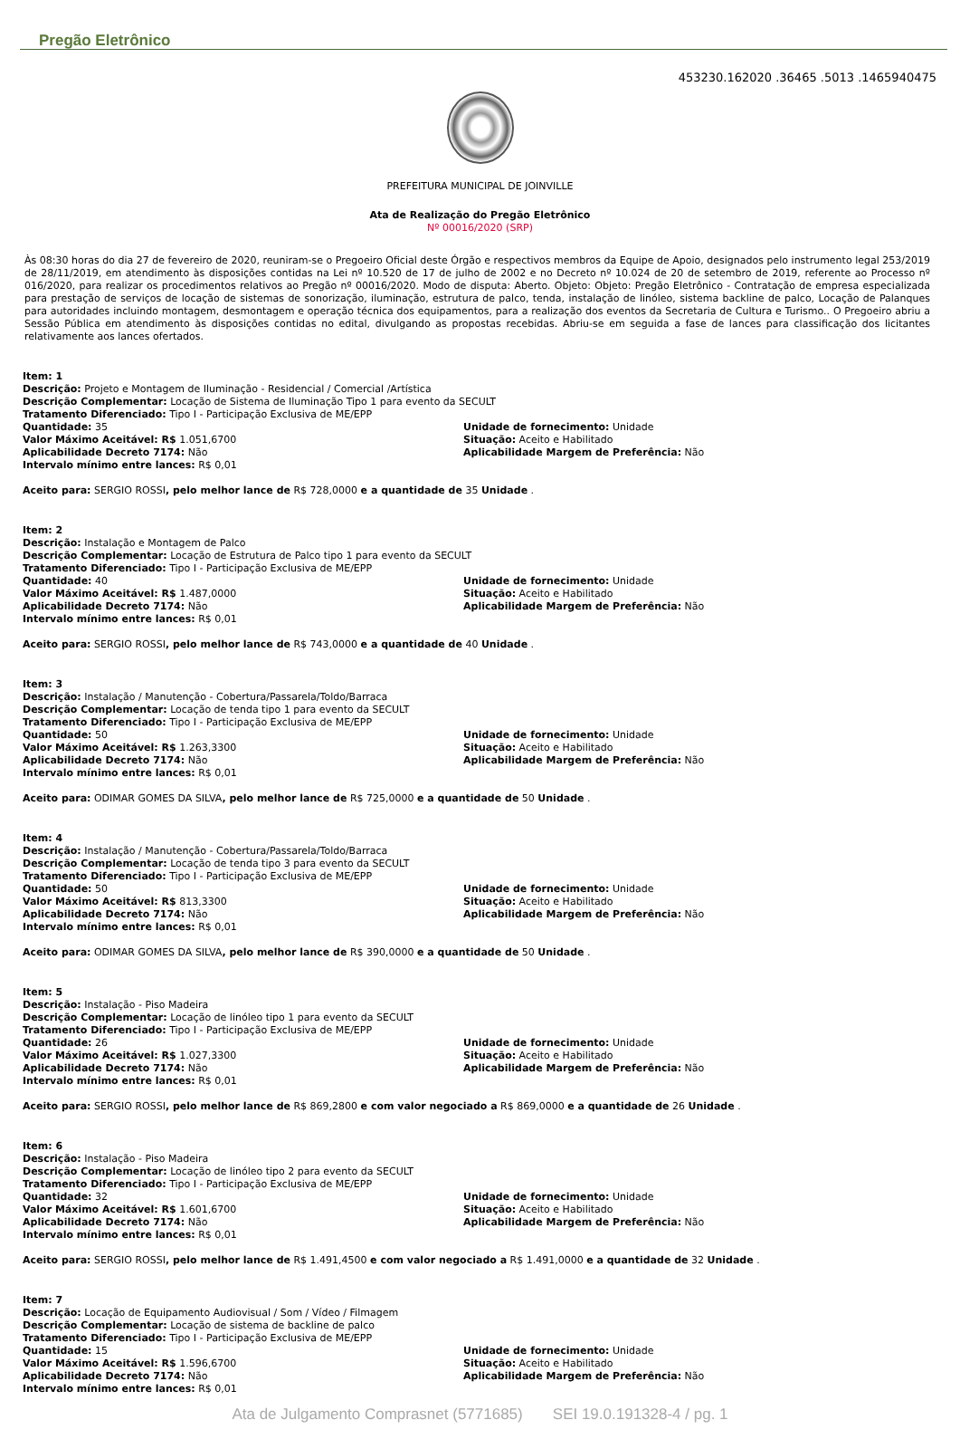Pregão Eletrônico
453230.162020 .36465 .5013 .1465940475
PREFEITURA MUNICIPAL DE JOINVILLE
Ata de Realização do Pregão Eletrônico
Nº 00016/2020 (SRP)
Às 08:30 horas do dia 27 de fevereiro de 2020, reuniram-se o Pregoeiro Oficial deste Órgão e respectivos membros da Equipe de Apoio, designados pelo instrumento legal 253/2019 de 28/11/2019, em atendimento às disposições contidas na Lei nº 10.520 de 17 de julho de 2002 e no Decreto nº 10.024 de 20 de setembro de 2019, referente ao Processo nº 016/2020, para realizar os procedimentos relativos ao Pregão nº 00016/2020. Modo de disputa: Aberto. Objeto: Objeto: Pregão Eletrônico - Contratação de empresa especializada para prestação de serviços de locação de sistemas de sonorização, iluminação, estrutura de palco, tenda, instalação de linóleo, sistema backline de palco, Locação de Palanques para autoridades incluindo montagem, desmontagem e operação técnica dos equipamentos, para a realização dos eventos da Secretaria de Cultura e Turismo.. O Pregoeiro abriu a Sessão Pública em atendimento às disposições contidas no edital, divulgando as propostas recebidas. Abriu-se em seguida a fase de lances para classificação dos licitantes relativamente aos lances ofertados.
Item: 1
Descrição: Projeto e Montagem de Iluminação - Residencial / Comercial /Artística
Descrição Complementar: Locação de Sistema de Iluminação Tipo 1 para evento da SECULT
Tratamento Diferenciado: Tipo I - Participação Exclusiva de ME/EPP
Quantidade: 35
Valor Máximo Aceitável: R$ 1.051,6700
Aplicabilidade Decreto 7174: Não
Intervalo mínimo entre lances: R$ 0,01
Unidade de fornecimento: Unidade
Situação: Aceito e Habilitado
Aplicabilidade Margem de Preferência: Não
Aceito para: SERGIO ROSSI, pelo melhor lance de R$ 728,0000 e a quantidade de 35 Unidade .
Item: 2
Descrição: Instalação e Montagem de Palco
Descrição Complementar: Locação de Estrutura de Palco tipo 1 para evento da SECULT
Tratamento Diferenciado: Tipo I - Participação Exclusiva de ME/EPP
Quantidade: 40
Valor Máximo Aceitável: R$ 1.487,0000
Aplicabilidade Decreto 7174: Não
Intervalo mínimo entre lances: R$ 0,01
Unidade de fornecimento: Unidade
Situação: Aceito e Habilitado
Aplicabilidade Margem de Preferência: Não
Aceito para: SERGIO ROSSI, pelo melhor lance de R$ 743,0000 e a quantidade de 40 Unidade .
Item: 3
Descrição: Instalação / Manutenção - Cobertura/Passarela/Toldo/Barraca
Descrição Complementar: Locação de tenda tipo 1 para evento da SECULT
Tratamento Diferenciado: Tipo I - Participação Exclusiva de ME/EPP
Quantidade: 50
Valor Máximo Aceitável: R$ 1.263,3300
Aplicabilidade Decreto 7174: Não
Intervalo mínimo entre lances: R$ 0,01
Unidade de fornecimento: Unidade
Situação: Aceito e Habilitado
Aplicabilidade Margem de Preferência: Não
Aceito para: ODIMAR GOMES DA SILVA, pelo melhor lance de R$ 725,0000 e a quantidade de 50 Unidade .
Item: 4
Descrição: Instalação / Manutenção - Cobertura/Passarela/Toldo/Barraca
Descrição Complementar: Locação de tenda tipo 3 para evento da SECULT
Tratamento Diferenciado: Tipo I - Participação Exclusiva de ME/EPP
Quantidade: 50
Valor Máximo Aceitável: R$ 813,3300
Aplicabilidade Decreto 7174: Não
Intervalo mínimo entre lances: R$ 0,01
Unidade de fornecimento: Unidade
Situação: Aceito e Habilitado
Aplicabilidade Margem de Preferência: Não
Aceito para: ODIMAR GOMES DA SILVA, pelo melhor lance de R$ 390,0000 e a quantidade de 50 Unidade .
Item: 5
Descrição: Instalação - Piso Madeira
Descrição Complementar: Locação de linóleo tipo 1 para evento da SECULT
Tratamento Diferenciado: Tipo I - Participação Exclusiva de ME/EPP
Quantidade: 26
Valor Máximo Aceitável: R$ 1.027,3300
Aplicabilidade Decreto 7174: Não
Intervalo mínimo entre lances: R$ 0,01
Unidade de fornecimento: Unidade
Situação: Aceito e Habilitado
Aplicabilidade Margem de Preferência: Não
Aceito para: SERGIO ROSSI, pelo melhor lance de R$ 869,2800 e com valor negociado a R$ 869,0000 e a quantidade de 26 Unidade .
Item: 6
Descrição: Instalação - Piso Madeira
Descrição Complementar: Locação de linóleo tipo 2 para evento da SECULT
Tratamento Diferenciado: Tipo I - Participação Exclusiva de ME/EPP
Quantidade: 32
Valor Máximo Aceitável: R$ 1.601,6700
Aplicabilidade Decreto 7174: Não
Intervalo mínimo entre lances: R$ 0,01
Unidade de fornecimento: Unidade
Situação: Aceito e Habilitado
Aplicabilidade Margem de Preferência: Não
Aceito para: SERGIO ROSSI, pelo melhor lance de R$ 1.491,4500 e com valor negociado a R$ 1.491,0000 e a quantidade de 32 Unidade .
Item: 7
Descrição: Locação de Equipamento Audiovisual / Som / Vídeo / Filmagem
Descrição Complementar: Locação de sistema de backline de palco
Tratamento Diferenciado: Tipo I - Participação Exclusiva de ME/EPP
Quantidade: 15
Valor Máximo Aceitável: R$ 1.596,6700
Aplicabilidade Decreto 7174: Não
Intervalo mínimo entre lances: R$ 0,01
Unidade de fornecimento: Unidade
Situação: Aceito e Habilitado
Aplicabilidade Margem de Preferência: Não
Ata de Julgamento Comprasnet (5771685) SEI 19.0.191328-4 / pg. 1